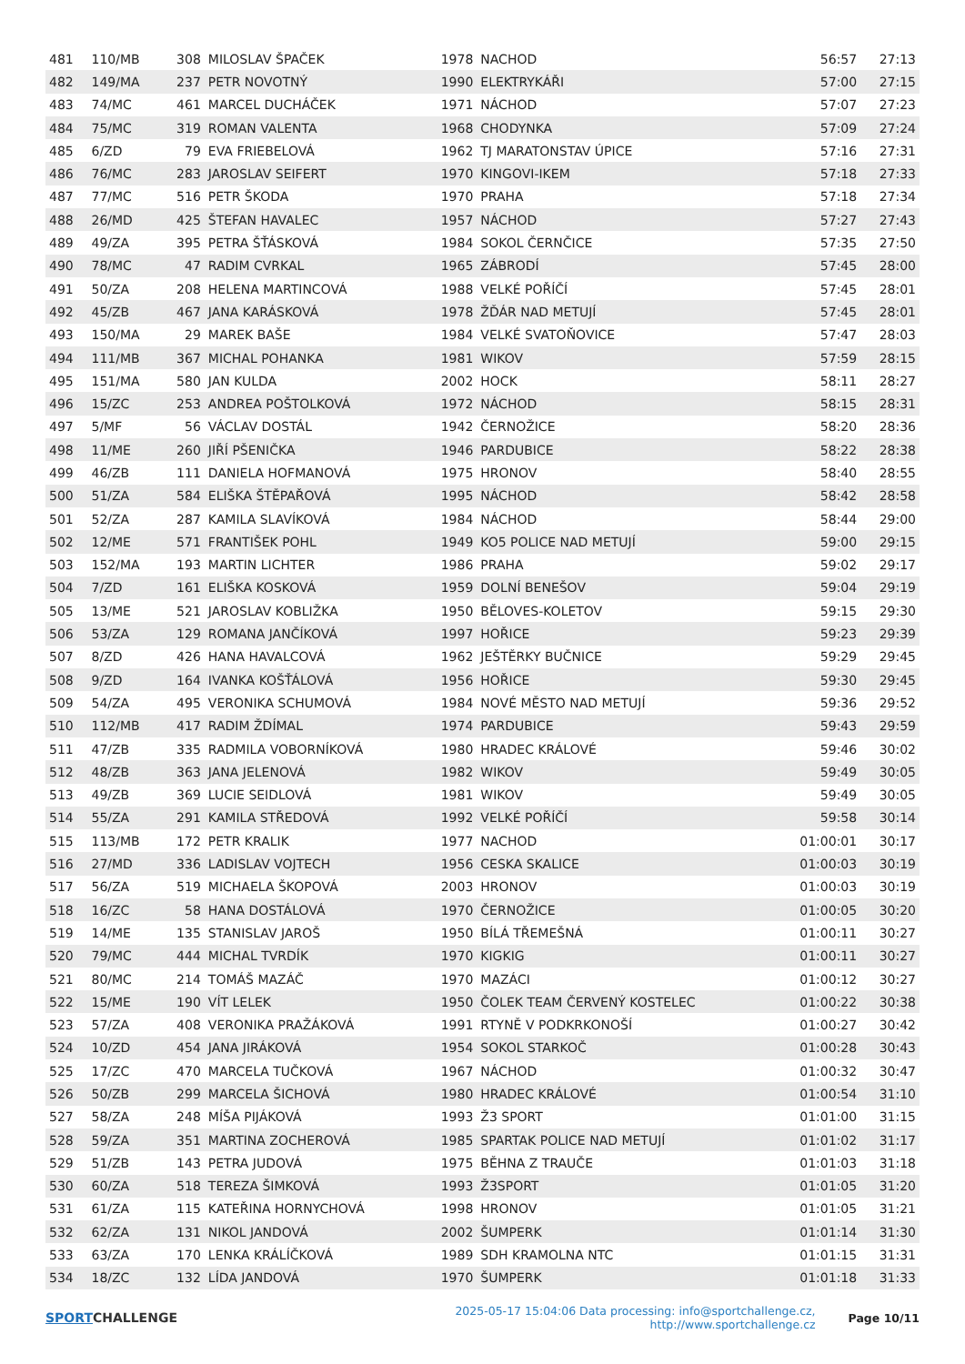| 481 | 110/MB | 308 | MILOSLAV ŠPAČEK | 1978 | NACHOD | 56:57 | 27:13 |
| 482 | 149/MA | 237 | PETR NOVOTNÝ | 1990 | ELEKTRYKÁŘI | 57:00 | 27:15 |
| 483 | 74/MC | 461 | MARCEL DUCHÁČEK | 1971 | NÁCHOD | 57:07 | 27:23 |
| 484 | 75/MC | 319 | ROMAN VALENTA | 1968 | CHODYNKA | 57:09 | 27:24 |
| 485 | 6/ZD | 79 | EVA FRIEBELOVÁ | 1962 | TJ MARATONSTAV ÚPICE | 57:16 | 27:31 |
| 486 | 76/MC | 283 | JAROSLAV SEIFERT | 1970 | KINGOVI-IKEM | 57:18 | 27:33 |
| 487 | 77/MC | 516 | PETR ŠKODA | 1970 | PRAHA | 57:18 | 27:34 |
| 488 | 26/MD | 425 | ŠTEFAN HAVALEC | 1957 | NÁCHOD | 57:27 | 27:43 |
| 489 | 49/ZA | 395 | PETRA ŠŤÁSKOVÁ | 1984 | SOKOL ČERNČICE | 57:35 | 27:50 |
| 490 | 78/MC | 47 | RADIM CVRKAL | 1965 | ZÁBRODÍ | 57:45 | 28:00 |
| 491 | 50/ZA | 208 | HELENA MARTINCOVÁ | 1988 | VELKÉ POŘÍČÍ | 57:45 | 28:01 |
| 492 | 45/ZB | 467 | JANA KARÁSKOVÁ | 1978 | ŽĎÁR NAD METUJÍ | 57:45 | 28:01 |
| 493 | 150/MA | 29 | MAREK BAŠE | 1984 | VELKÉ SVATOŇOVICE | 57:47 | 28:03 |
| 494 | 111/MB | 367 | MICHAL POHANKA | 1981 | WIKOV | 57:59 | 28:15 |
| 495 | 151/MA | 580 | JAN KULDA | 2002 | HOCK | 58:11 | 28:27 |
| 496 | 15/ZC | 253 | ANDREA POŠTOLKOVÁ | 1972 | NÁCHOD | 58:15 | 28:31 |
| 497 | 5/MF | 56 | VÁCLAV DOSTÁL | 1942 | ČERNOŽICE | 58:20 | 28:36 |
| 498 | 11/ME | 260 | JIŘÍ PŠENIČKA | 1946 | PARDUBICE | 58:22 | 28:38 |
| 499 | 46/ZB | 111 | DANIELA HOFMANOVÁ | 1975 | HRONOV | 58:40 | 28:55 |
| 500 | 51/ZA | 584 | ELIŠKA ŠTĚPAŘOVÁ | 1995 | NÁCHOD | 58:42 | 28:58 |
| 501 | 52/ZA | 287 | KAMILA SLAVÍKOVÁ | 1984 | NÁCHOD | 58:44 | 29:00 |
| 502 | 12/ME | 571 | FRANTIŠEK POHL | 1949 | KO5 POLICE NAD METUJÍ | 59:00 | 29:15 |
| 503 | 152/MA | 193 | MARTIN LICHTER | 1986 | PRAHA | 59:02 | 29:17 |
| 504 | 7/ZD | 161 | ELIŠKA KOSKOVÁ | 1959 | DOLNÍ BENEŠOV | 59:04 | 29:19 |
| 505 | 13/ME | 521 | JAROSLAV KOBLIŽKA | 1950 | BĚLOVES-KOLETOV | 59:15 | 29:30 |
| 506 | 53/ZA | 129 | ROMANA JANČÍKOVÁ | 1997 | HOŘICE | 59:23 | 29:39 |
| 507 | 8/ZD | 426 | HANA HAVALCOVÁ | 1962 | JEŠTĚRKY BUČNICE | 59:29 | 29:45 |
| 508 | 9/ZD | 164 | IVANKA KOŠŤÁLOVÁ | 1956 | HOŘICE | 59:30 | 29:45 |
| 509 | 54/ZA | 495 | VERONIKA SCHUMOVÁ | 1984 | NOVÉ MĚSTO NAD METUJÍ | 59:36 | 29:52 |
| 510 | 112/MB | 417 | RADIM ŽDÍMAL | 1974 | PARDUBICE | 59:43 | 29:59 |
| 511 | 47/ZB | 335 | RADMILA VOBORNÍKOVÁ | 1980 | HRADEC KRÁLOVÉ | 59:46 | 30:02 |
| 512 | 48/ZB | 363 | JANA JELENOVÁ | 1982 | WIKOV | 59:49 | 30:05 |
| 513 | 49/ZB | 369 | LUCIE SEIDLOVÁ | 1981 | WIKOV | 59:49 | 30:05 |
| 514 | 55/ZA | 291 | KAMILA STŘEDOVÁ | 1992 | VELKÉ POŘÍČÍ | 59:58 | 30:14 |
| 515 | 113/MB | 172 | PETR KRALIK | 1977 | NACHOD | 01:00:01 | 30:17 |
| 516 | 27/MD | 336 | LADISLAV VOJTECH | 1956 | CESKA SKALICE | 01:00:03 | 30:19 |
| 517 | 56/ZA | 519 | MICHAELA ŠKOPOVÁ | 2003 | HRONOV | 01:00:03 | 30:19 |
| 518 | 16/ZC | 58 | HANA DOSTÁLOVÁ | 1970 | ČERNOŽICE | 01:00:05 | 30:20 |
| 519 | 14/ME | 135 | STANISLAV JAROŠ | 1950 | BÍLÁ TŘEMEŠNÁ | 01:00:11 | 30:27 |
| 520 | 79/MC | 444 | MICHAL TVRDÍK | 1970 | KIGKIG | 01:00:11 | 30:27 |
| 521 | 80/MC | 214 | TOMÁŠ MAZÁČ | 1970 | MAZÁCI | 01:00:12 | 30:27 |
| 522 | 15/ME | 190 | VÍT LELEK | 1950 | ČOLEK TEAM ČERVENÝ KOSTELEC | 01:00:22 | 30:38 |
| 523 | 57/ZA | 408 | VERONIKA PRAŽÁKOVÁ | 1991 | RTYNĚ V PODKRKONOŠÍ | 01:00:27 | 30:42 |
| 524 | 10/ZD | 454 | JANA JIRÁKOVÁ | 1954 | SOKOL STARKOČ | 01:00:28 | 30:43 |
| 525 | 17/ZC | 470 | MARCELA TUČKOVÁ | 1967 | NÁCHOD | 01:00:32 | 30:47 |
| 526 | 50/ZB | 299 | MARCELA ŠICHOVÁ | 1980 | HRADEC KRÁLOVÉ | 01:00:54 | 31:10 |
| 527 | 58/ZA | 248 | MÍŠA PIJÁKOVÁ | 1993 | Ž3 SPORT | 01:01:00 | 31:15 |
| 528 | 59/ZA | 351 | MARTINA ZOCHEROVÁ | 1985 | SPARTAK POLICE NAD METUJÍ | 01:01:02 | 31:17 |
| 529 | 51/ZB | 143 | PETRA JUDOVÁ | 1975 | BĚHNA Z TRAUČE | 01:01:03 | 31:18 |
| 530 | 60/ZA | 518 | TEREZA ŠIMKOVÁ | 1993 | Ž3SPORT | 01:01:05 | 31:20 |
| 531 | 61/ZA | 115 | KATEŘINA HORNYCHOVÁ | 1998 | HRONOV | 01:01:05 | 31:21 |
| 532 | 62/ZA | 131 | NIKOL JANDOVÁ | 2002 | ŠUMPERK | 01:01:14 | 31:30 |
| 533 | 63/ZA | 170 | LENKA KRÁLÍČKOVÁ | 1989 | SDH KRAMOLNA NTC | 01:01:15 | 31:31 |
| 534 | 18/ZC | 132 | LÍDA JANDOVÁ | 1970 | ŠUMPERK | 01:01:18 | 31:33 |
SPORT CHALLENGE
2025-05-17 15:04:06 Data processing: info@sportchallenge.cz, http://www.sportchallenge.cz
Page 10/11